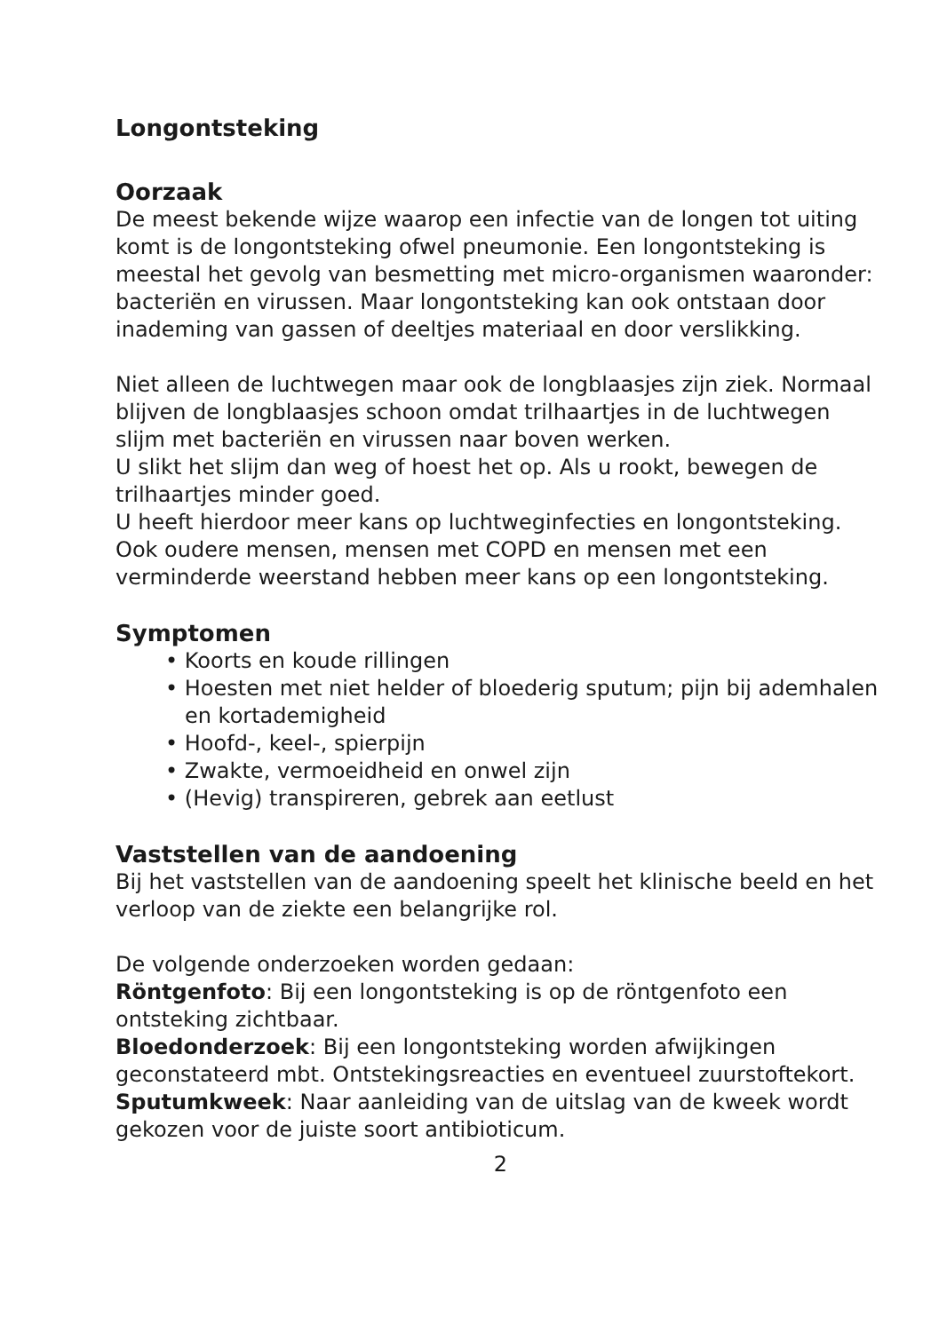Longontsteking
Oorzaak
De meest bekende wijze waarop een infectie van de longen tot uiting komt is de longontsteking ofwel pneumonie. Een longontsteking is meestal het gevolg van besmetting met micro-organismen waaronder: bacteriën en virussen. Maar longontsteking kan ook ontstaan door inademing van gassen of deeltjes materiaal en door verslikking.
Niet alleen de luchtwegen maar ook de longblaasjes zijn ziek. Normaal blijven de longblaasjes schoon omdat trilhaartjes in de luchtwegen slijm met bacteriën en virussen naar boven werken.
U slikt het slijm dan weg of hoest het op. Als u rookt, bewegen de trilhaartjes minder goed.
U heeft hierdoor meer kans op luchtweginfecties en longontsteking. Ook oudere mensen, mensen met COPD en mensen met een verminderde weerstand hebben meer kans op een longontsteking.
Symptomen
• Koorts en koude rillingen
• Hoesten met niet helder of bloederig sputum; pijn bij ademhalen en kortademigheid
• Hoofd-, keel-, spierpijn
• Zwakte, vermoeidheid en onwel zijn
• (Hevig) transpireren, gebrek aan eetlust
Vaststellen van de aandoening
Bij het vaststellen van de aandoening speelt het klinische beeld en het verloop van de ziekte een belangrijke rol.
De volgende onderzoeken worden gedaan:
Röntgenfoto: Bij een longontsteking is op de röntgenfoto een ontsteking zichtbaar.
Bloedonderzoek: Bij een longontsteking worden afwijkingen geconstateerd mbt. Ontstekingsreacties en eventueel zuurstoftekort.
Sputumkweek: Naar aanleiding van de uitslag van de kweek wordt gekozen voor de juiste soort antibioticum.
2